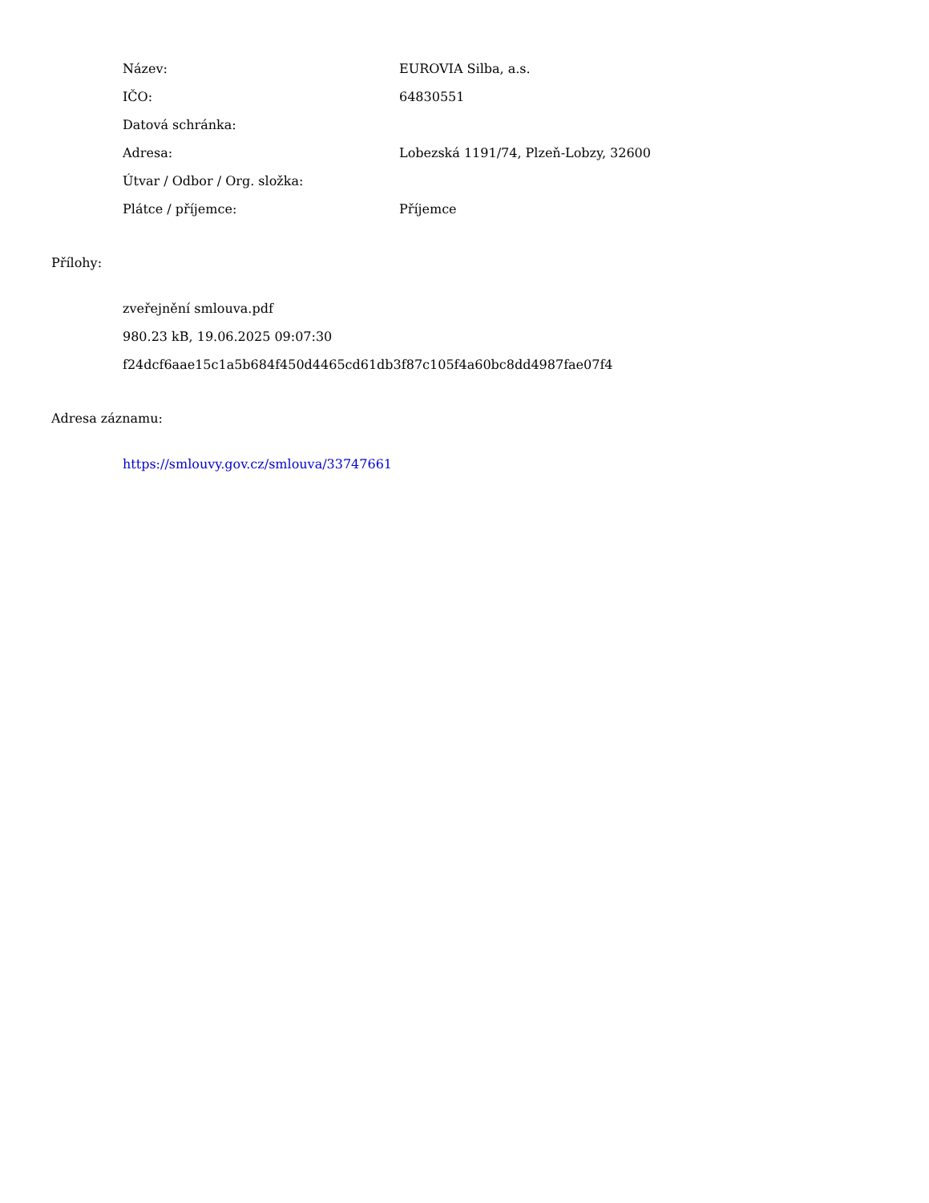| Název: | EUROVIA Silba, a.s. |
| IČO: | 64830551 |
| Datová schránka: | |
| Adresa: | Lobezská 1191/74, Plzeň-Lobzy, 32600 |
| Útvar / Odbor / Org. složka: | |
| Plátce / příjemce: | Příjemce |
Přílohy:
zveřejnění smlouva.pdf
980.23 kB, 19.06.2025 09:07:30
f24dcf6aae15c1a5b684f450d4465cd61db3f87c105f4a60bc8dd4987fae07f4
Adresa záznamu:
https://smlouvy.gov.cz/smlouva/33747661